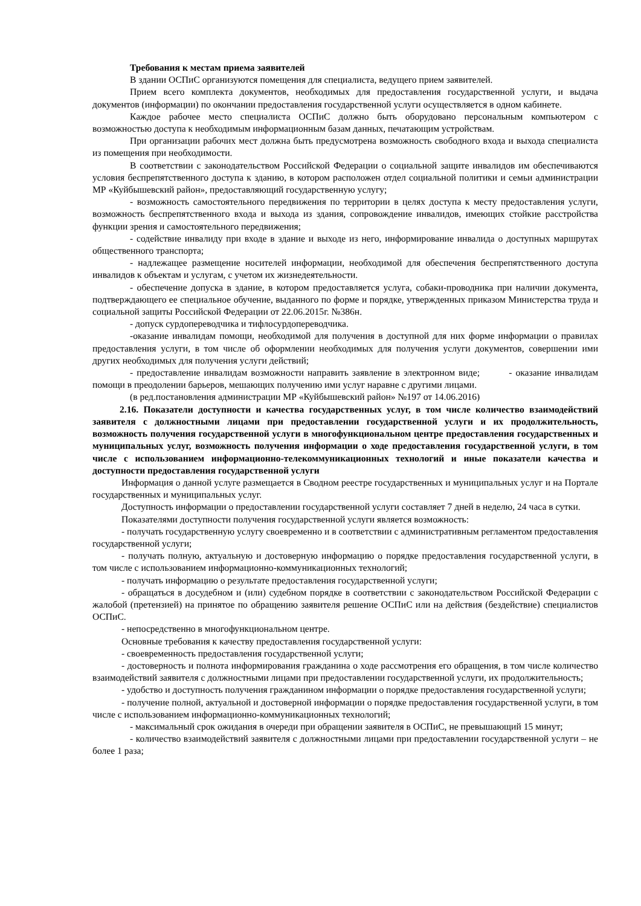Требования к местам приема заявителей
В здании ОСПиС организуются помещения для специалиста, ведущего прием заявителей.
Прием всего комплекта документов, необходимых для предоставления государственной услуги, и выдача документов (информации) по окончании предоставления государственной услуги осуществляется в одном кабинете.
Каждое рабочее место специалиста ОСПиС должно быть оборудовано персональным компьютером с возможностью доступа к необходимым информационным базам данных, печатающим устройствам.
При организации рабочих мест должна быть предусмотрена возможность свободного входа и выхода специалиста из помещения при необходимости.
В соответствии с законодательством Российской Федерации о социальной защите инвалидов им обеспечиваются условия беспрепятственного доступа к зданию, в котором расположен отдел социальной политики и семьи администрации МР «Куйбышевский район», предоставляющий государственную услугу;
- возможность самостоятельного передвижения по территории в целях доступа к месту предоставления услуги, возможность беспрепятственного входа и выхода из здания, сопровождение инвалидов, имеющих стойкие расстройства функции зрения и самостоятельного передвижения;
- содействие инвалиду при входе в здание и выходе из него, информирование инвалида о доступных маршрутах общественного транспорта;
- надлежащее размещение носителей информации, необходимой для обеспечения беспрепятственного доступа инвалидов к объектам и услугам, с учетом их жизнедеятельности.
- обеспечение допуска в здание, в котором предоставляется услуга, собаки-проводника при наличии документа, подтверждающего ее специальное обучение, выданного по форме и порядке, утвержденных приказом Министерства труда и социальной защиты Российской Федерации от 22.06.2015г. №386н.
- допуск сурдопереводчика и тифлосурдопереводчика.
-оказание инвалидам помощи, необходимой для получения в доступной для них форме информации о правилах предоставления услуги, в том числе об оформлении необходимых для получения услуги документов, совершении ими других необходимых для получения услуги действий;
- предоставление инвалидам возможности направить заявление в электронном виде; - оказание инвалидам помощи в преодолении барьеров, мешающих получению ими услуг наравне с другими лицами.
(в ред.постановления администрации МР «Куйбышевский район» №197 от 14.06.2016)
2.16. Показатели доступности и качества государственных услуг, в том числе количество взаимодействий заявителя с должностными лицами при предоставлении государственной услуги и их продолжительность, возможность получения государственной услуги в многофункциональном центре предоставления государственных и муниципальных услуг, возможность получения информации о ходе предоставления государственной услуги, в том числе с использованием информационно-телекоммуникационных технологий и иные показатели качества и доступности предоставления государственной услуги
Информация о данной услуге размещается в Сводном реестре государственных и муниципальных услуг и на Портале государственных и муниципальных услуг.
Доступность информации о предоставлении государственной услуги составляет 7 дней в неделю, 24 часа в сутки.
Показателями доступности получения государственной услуги является возможность:
- получать государственную услугу своевременно и в соответствии с административным регламентом предоставления государственной услуги;
- получать полную, актуальную и достоверную информацию о порядке предоставления государственной услуги, в том числе с использованием информационно-коммуникационных технологий;
- получать информацию о результате предоставления государственной услуги;
- обращаться в досудебном и (или) судебном порядке в соответствии с законодательством Российской Федерации с жалобой (претензией) на принятое по обращению заявителя решение ОСПиС или на действия (бездействие) специалистов ОСПиС.
- непосредственно в многофункциональном центре.
Основные требования к качеству предоставления государственной услуги:
- своевременность предоставления государственной услуги;
- достоверность и полнота информирования гражданина о ходе рассмотрения его обращения, в том числе количество взаимодействий заявителя с должностными лицами при предоставлении государственной услуги, их продолжительность;
- удобство и доступность получения гражданином информации о порядке предоставления государственной услуги;
- получение полной, актуальной и достоверной информации о порядке предоставления государственной услуги, в том числе с использованием информационно-коммуникационных технологий;
- максимальный срок ожидания в очереди при обращении заявителя в ОСПиС, не превышающий 15 минут;
- количество взаимодействий заявителя с должностными лицами при предоставлении государственной услуги – не более 1 раза;